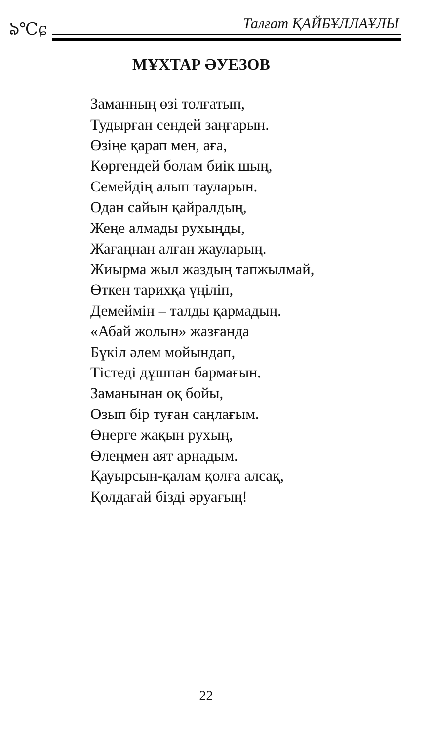ঌ℃ɕ Талғат ҚАЙБҰЛЛАҰЛЫ
МҰХТАР ӘУЕЗОВ
Заманның өзі толғатып,
Тудырған сендей заңғарын.
Өзіңе қарап мен, аға,
Көргендей болам биік шың,
Семейдің алып тауларын.
Одан сайын қайралдың,
Жеңе алмады рухыңды,
Жағаңнан алған жауларың.
Жиырма жыл жаздың тапжылмай,
Өткен тарихқа үңіліп,
Демеймін – талды қармадың.
«Абай жолын» жазғанда
Бүкіл әлем мойындап,
Тістеді дұшпан бармағын.
Заманынан оқ бойы,
Озып бір туған саңлағым.
Өнерге жақын рухың,
Өлеңмен аят арнадым.
Қауырсын-қалам қолға алсақ,
Қолдағай бізді әруағың!
22